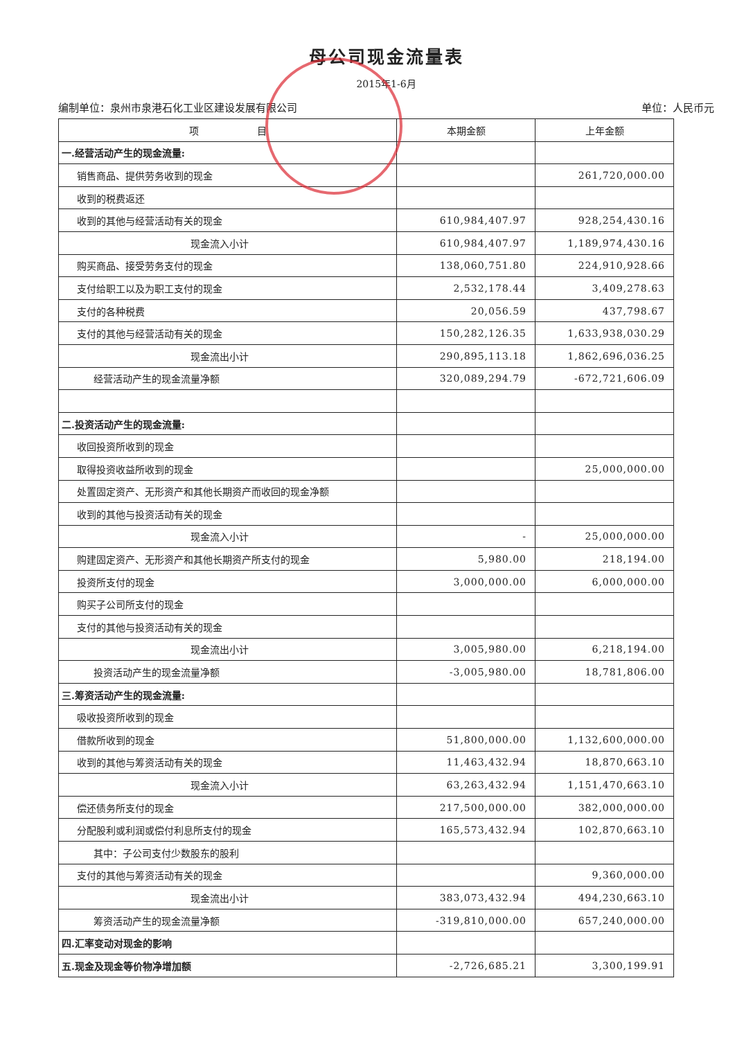母公司现金流量表
2015年1-6月
编制单位：泉州市泉港石化工业区建设发展有限公司 单位：人民币元
| 项 目 | 本期金额 | 上年金额 |
| --- | --- | --- |
| 一.经营活动产生的现金流量: | | |
| 销售商品、提供劳务收到的现金 | | 261,720,000.00 |
| 收到的税费返还 | | |
| 收到的其他与经营活动有关的现金 | 610,984,407.97 | 928,254,430.16 |
| 现金流入小计 | 610,984,407.97 | 1,189,974,430.16 |
| 购买商品、接受劳务支付的现金 | 138,060,751.80 | 224,910,928.66 |
| 支付给职工以及为职工支付的现金 | 2,532,178.44 | 3,409,278.63 |
| 支付的各种税费 | 20,056.59 | 437,798.67 |
| 支付的其他与经营活动有关的现金 | 150,282,126.35 | 1,633,938,030.29 |
| 现金流出小计 | 290,895,113.18 | 1,862,696,036.25 |
| 经营活动产生的现金流量净额 | 320,089,294.79 | -672,721,606.09 |
| 二.投资活动产生的现金流量: | | |
| 收回投资所收到的现金 | | |
| 取得投资收益所收到的现金 | | 25,000,000.00 |
| 处置固定资产、无形资产和其他长期资产而收回的现金净额 | | |
| 收到的其他与投资活动有关的现金 | | |
| 现金流入小计 | - | 25,000,000.00 |
| 购建固定资产、无形资产和其他长期资产所支付的现金 | 5,980.00 | 218,194.00 |
| 投资所支付的现金 | 3,000,000.00 | 6,000,000.00 |
| 购买子公司所支付的现金 | | |
| 支付的其他与投资活动有关的现金 | | |
| 现金流出小计 | 3,005,980.00 | 6,218,194.00 |
| 投资活动产生的现金流量净额 | -3,005,980.00 | 18,781,806.00 |
| 三.筹资活动产生的现金流量: | | |
| 吸收投资所收到的现金 | | |
| 借款所收到的现金 | 51,800,000.00 | 1,132,600,000.00 |
| 收到的其他与筹资活动有关的现金 | 11,463,432.94 | 18,870,663.10 |
| 现金流入小计 | 63,263,432.94 | 1,151,470,663.10 |
| 偿还债务所支付的现金 | 217,500,000.00 | 382,000,000.00 |
| 分配股利或利润或偿付利息所支付的现金 | 165,573,432.94 | 102,870,663.10 |
| 其中：子公司支付少数股东的股利 | | |
| 支付的其他与筹资活动有关的现金 | | 9,360,000.00 |
| 现金流出小计 | 383,073,432.94 | 494,230,663.10 |
| 筹资活动产生的现金流量净额 | -319,810,000.00 | 657,240,000.00 |
| 四.汇率变动对现金的影响 | | |
| 五.现金及现金等价物净增加额 | -2,726,685.21 | 3,300,199.91 |